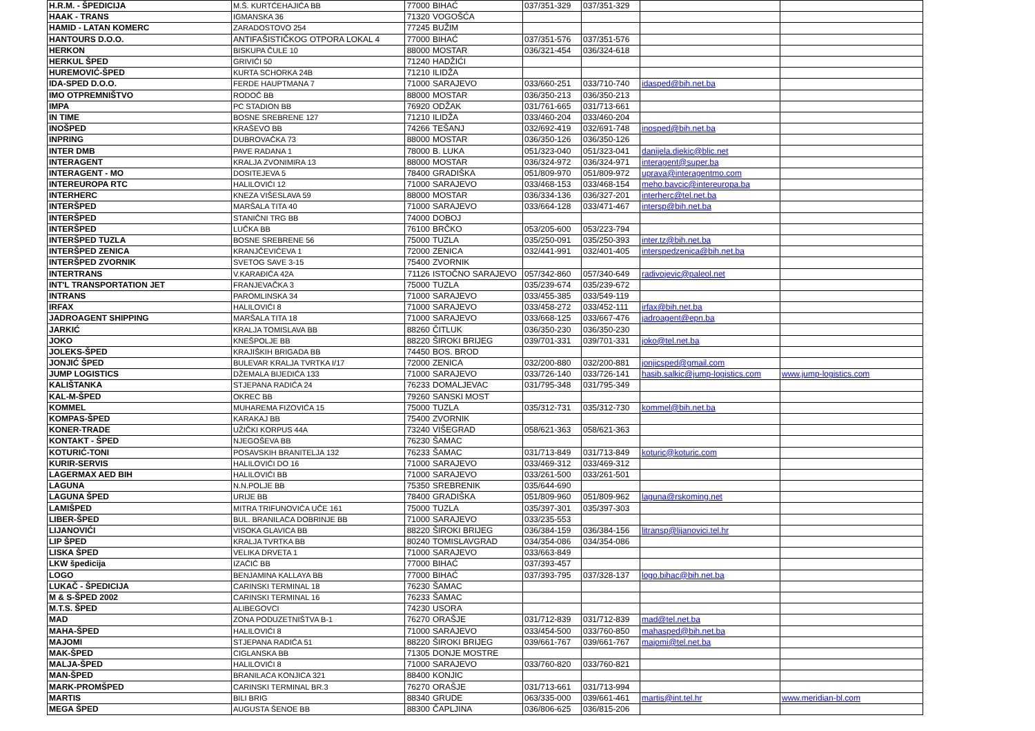| H.R.M. - ŠPEDICIJA | M.Š. KURTĆEHAJIĆA BB | 77000 | BIHAĆ | 037/351-329 | 037/351-329 | | |
| HAAK - TRANS | IGMANSKA 36 | 71320 | VOGOŠĆA | | | | |
| HAMID - LATAN KOMERC | ZARADOSTOVO 254 | 77245 | BUŽIM | | | | |
| HANTOURS D.O.O. | ANTIFAŠISTIČKOG OTPORA LOKAL 4 | 77000 | BIHAĆ | 037/351-576 | 037/351-576 | | |
| HERKON | BISKUPA ČULE 10 | 88000 | MOSTAR | 036/321-454 | 036/324-618 | | |
| HERKUL ŠPED | GRIVIĆI 50 | 71240 | HADŽIĆI | | | | |
| HUREMOVIĆ-ŠPED | KURTA SCHORKA 24B | 71210 | ILIDŽA | | | | |
| IDA-SPED D.O.O. | FERDE HAUPTMANA 7 | 71000 | SARAJEVO | 033/660-251 | 033/710-740 | idasped@bih.net.ba | |
| IMO OTPREMNIŠTVO | RODOČ BB | 88000 | MOSTAR | 036/350-213 | 036/350-213 | | |
| IMPA | PC STADION BB | 76920 | ODŽAK | 031/761-665 | 031/713-661 | | |
| IN TIME | BOSNE SREBRENE 127 | 71210 | ILIDŽA | 033/460-204 | 033/460-204 | | |
| INOŠPED | KRAŠEVO BB | 74266 | TEŠANJ | 032/692-419 | 032/691-748 | inosped@bih.net.ba | |
| INPRING | DUBROVAČKA 73 | 88000 | MOSTAR | 036/350-126 | 036/350-126 | | |
| INTER DMB | PAVE RADANA 1 | 78000 | B. LUKA | 051/323-040 | 051/323-041 | danijela.djekic@blic.net | |
| INTERAGENT | KRALJA ZVONIMIRA 13 | 88000 | MOSTAR | 036/324-972 | 036/324-971 | interagent@super.ba | |
| INTERAGENT - MO | DOSITEJEVA 5 | 78400 | GRADIŠKA | 051/809-970 | 051/809-972 | uprava@interagentmo.com | |
| INTEREUROPA RTC | HALILOVIĆI 12 | 71000 | SARAJEVO | 033/468-153 | 033/468-154 | meho.bavcic@intereuropa.ba | |
| INTERHERC | KNEZA VIŠESLAVA 59 | 88000 | MOSTAR | 036/334-136 | 036/327-201 | interherc@tel.net.ba | |
| INTERŠPED | MARŠALA TITA 40 | 71000 | SARAJEVO | 033/664-128 | 033/471-467 | intersp@bih.net.ba | |
| INTERŠPED | STANIČNI TRG BB | 74000 | DOBOJ | | | | |
| INTERŠPED | LUČKA BB | 76100 | BRČKO | 053/205-600 | 053/223-794 | | |
| INTERŠPED TUZLA | BOSNE SREBRENE 56 | 75000 | TUZLA | 035/250-091 | 035/250-393 | inter.tz@bih.net.ba | |
| INTERŠPED ZENICA | KRANJČEVIĆEVA 1 | 72000 | ZENICA | 032/441-991 | 032/401-405 | interspedzenica@bih.net.ba | |
| INTERŠPED ZVORNIK | SVETOG SAVE 3-15 | 75400 | ZVORNIK | | | | |
| INTERTRANS | V.KARAĐIĆA 42A | 71126 | ISTOČNO SARAJEVO | 057/342-860 | 057/340-649 | radivojevic@paleol.net | |
| INT'L TRANSPORTATION JET | FRANJEVAČKA 3 | 75000 | TUZLA | 035/239-674 | 035/239-672 | | |
| INTRANS | PAROMLINSKA 34 | 71000 | SARAJEVO | 033/455-385 | 033/549-119 | | |
| IRFAX | HALILOVIĆI 8 | 71000 | SARAJEVO | 033/458-272 | 033/452-111 | irfax@bih.net.ba | |
| JADROAGENT SHIPPING | MARŠALA TITA 18 | 71000 | SARAJEVO | 033/668-125 | 033/667-476 | jadroagent@epn.ba | |
| JARKIĆ | KRALJA TOMISLAVA BB | 88260 | ČITLUK | 036/350-230 | 036/350-230 | | |
| JOKO | KNEŠPOLJE BB | 88220 | ŠIROKI BRIJEG | 039/701-331 | 039/701-331 | joko@tel.net.ba | |
| JOLEKS-ŠPED | KRAJIŠKIH BRIGADA BB | 74450 | BOS. BROD | | | | |
| JONJIĆ ŠPED | BULEVAR KRALJA TVRTKA I/17 | 72000 | ZENICA | 032/200-880 | 032/200-881 | jonjicsped@gmail.com | |
| JUMP LOGISTICS | DŽEMALA BIJEDIĆA 133 | 71000 | SARAJEVO | 033/726-140 | 033/726-141 | hasib.salkic@jump-logistics.com | www.jump-logistics.com |
| KALIŠTANKA | STJEPANA RADIĆA 24 | 76233 | DOMALJEVAC | 031/795-348 | 031/795-349 | | |
| KAL-M-ŠPED | OKREC BB | 79260 | SANSKI MOST | | | | |
| KOMMEL | MUHAREMA FIZOVIĆA 15 | 75000 | TUZLA | 035/312-731 | 035/312-730 | kommel@bih.net.ba | |
| KOMPAS-ŠPED | KARAKAJ BB | 75400 | ZVORNIK | | | | |
| KONER-TRADE | UŽIČKI KORPUS 44A | 73240 | VIŠEGRAD | 058/621-363 | 058/621-363 | | |
| KONTAKT - ŠPED | NJEGOŠEVA BB | 76230 | ŠAMAC | | | | |
| KOTURIĆ-TONI | POSAVSKIH BRANITELJA 132 | 76233 | ŠAMAC | 031/713-849 | 031/713-849 | koturic@koturic.com | |
| KURIR-SERVIS | HALILOVIĆI DO 16 | 71000 | SARAJEVO | 033/469-312 | 033/469-312 | | |
| LAGERMAX AED BIH | HALILOVIĆI BB | 71000 | SARAJEVO | 033/261-500 | 033/261-501 | | |
| LAGUNA | N.N.POLJE BB | 75350 | SREBRENIK | 035/644-690 | | | |
| LAGUNA ŠPED | URIJE BB | 78400 | GRADIŠKA | 051/809-960 | 051/809-962 | laguna@rskoming.net | |
| LAMIŠPED | MITRA TRIFUNOVIĆA UČE 161 | 75000 | TUZLA | 035/397-301 | 035/397-303 | | |
| LIBER-ŠPED | BUL. BRANILACA DOBRINJE BB | 71000 | SARAJEVO | 033/235-553 | | | |
| LIJANOVIĆI | VISOKA GLAVICA BB | 88220 | ŠIROKI BRIJEG | 036/384-159 | 036/384-156 | litransp@lijanovici.tel.hr | |
| LIP ŠPED | KRALJA TVRTKA BB | 80240 | TOMISLAVGRAD | 034/354-086 | 034/354-086 | | |
| LISKA ŠPED | VELIKA DRVETA 1 | 71000 | SARAJEVO | 033/663-849 | | | |
| LKW špedicija | IZAČIĆ BB | 77000 | BIHAĆ | 037/393-457 | | | |
| LOGO | BENJAMINA KALLAYA BB | 77000 | BIHAĆ | 037/393-795 | 037/328-137 | logo.bihac@bih.net.ba | |
| LUKAČ - ŠPEDICIJA | CARINSKI TERMINAL 18 | 76230 | ŠAMAC | | | | |
| M & S-ŠPED 2002 | CARINSKI TERMINAL 16 | 76233 | ŠAMAC | | | | |
| M.T.S. ŠPED | ALIBEGOVCI | 74230 | USORA | | | | |
| MAD | ZONA PODUZETNIŠTVA B-1 | 76270 | ORAŠJE | 031/712-839 | 031/712-839 | mad@tel.net.ba | |
| MAHA-ŠPED | HALILOVIĆI 8 | 71000 | SARAJEVO | 033/454-500 | 033/760-850 | mahasped@bih.net.ba | |
| MAJOMI | STJEPANA RADIĆA 51 | 88220 | ŠIROKI BRIJEG | 039/661-767 | 039/661-767 | majomi@tel.net.ba | |
| MAK-ŠPED | CIGLANSKA BB | 71305 | DONJE MOSTRE | | | | |
| MALJA-ŠPED | HALILOVIĆI 8 | 71000 | SARAJEVO | 033/760-820 | 033/760-821 | | |
| MAN-ŠPED | BRANILACA KONJICA 321 | 88400 | KONJIC | | | | |
| MARK-PROMŠPED | CARINSKI TERMINAL BR.3 | 76270 | ORAŠJE | 031/713-661 | 031/713-994 | | |
| MARTIS | BILI BRIG | 88340 | GRUDE | 063/335-000 | 039/661-461 | martis@int.tel.hr | www.meridian-bl.com |
| MEGA ŠPED | AUGUSTA ŠENOE BB | 88300 | ČAPLJINA | 036/806-625 | 036/815-206 | | |